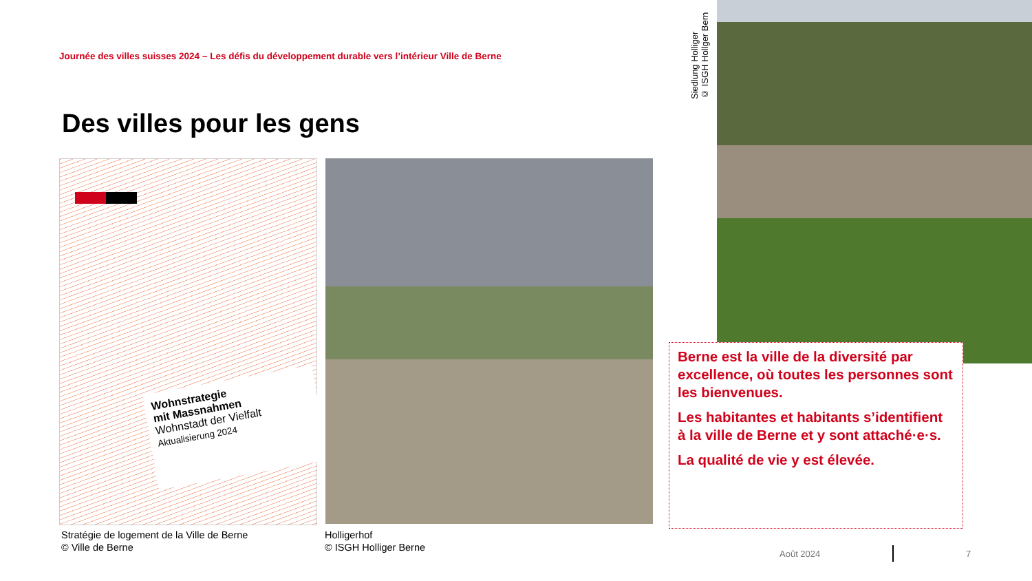Journée des villes suisses 2024 – Les défis du développement durable vers l’intérieur Ville de Berne
Des villes pour les gens
Wohnstrategie
mit Massnahmen
Wohnstadt der Vielfalt
Aktualisierung 2024
Siedlung Holliger
© ISGH Hollger Bern
Stratégie de logement de la Ville de Berne
© Ville de Berne
Holligerhof
© ISGH Holliger Berne
Berne est la ville de la diversité par excellence, où toutes les personnes sont les bienvenues.
Les habitantes et habitants s’identifient à la ville de Berne et y sont attaché·e·s.
La qualité de vie y est élevée.
Août 2024 7